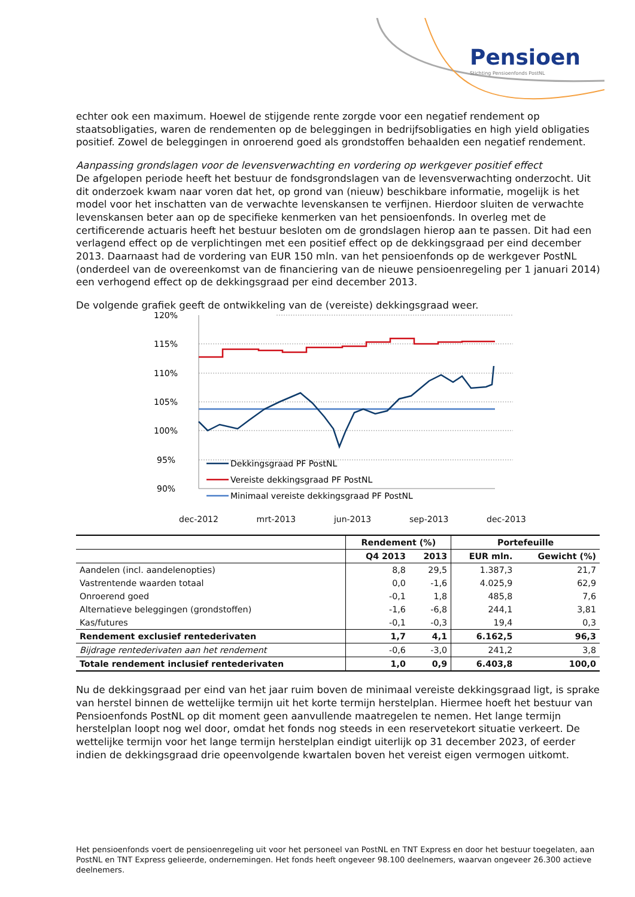Pensioen
Stichting Pensioenfonds PostNL
echter ook een maximum. Hoewel de stijgende rente zorgde voor een negatief rendement op staatsobligaties, waren de rendementen op de beleggingen in bedrijfsobligaties en high yield obligaties positief. Zowel de beleggingen in onroerend goed als grondstoffen behaalden een negatief rendement.
Aanpassing grondslagen voor de levensverwachting en vordering op werkgever positief effect
De afgelopen periode heeft het bestuur de fondsgrondslagen van de levensverwachting onderzocht. Uit dit onderzoek kwam naar voren dat het, op grond van (nieuw) beschikbare informatie, mogelijk is het model voor het inschatten van de verwachte levenskansen te verfijnen. Hierdoor sluiten de verwachte levenskansen beter aan op de specifieke kenmerken van het pensioenfonds. In overleg met de certificerende actuaris heeft het bestuur besloten om de grondslagen hierop aan te passen. Dit had een verlagend effect op de verplichtingen met een positief effect op de dekkingsgraad per eind december 2013. Daarnaast had de vordering van EUR 150 mln. van het pensioenfonds op de werkgever PostNL (onderdeel van de overeenkomst van de financiering van de nieuwe pensioenregeling per 1 januari 2014) een verhogend effect op de dekkingsgraad per eind december 2013.
De volgende grafiek geeft de ontwikkeling van de (vereiste) dekkingsgraad weer.
120%
115%
110%
105%
100%
95%
90%
Dekkingsgraad PF PostNL
Vereiste dekkingsgraad PF PostNL
Minimaal vereiste dekkingsgraad PF PostNL
dec-2012 mrt-2013 jun-2013 sep-2013 dec-2013
| | Rendement (%) | | Portefeuille | |
| --- | --- | --- | --- | --- |
| | Q4 2013 | 2013 | EUR mln. | Gewicht (%) |
| Aandelen (incl. aandelenopties) | 8,8 | 29,5 | 1.387,3 | 21,7 |
| Vastrentende waarden totaal | 0,0 | -1,6 | 4.025,9 | 62,9 |
| Onroerend goed | -0,1 | 1,8 | 485,8 | 7,6 |
| Alternatieve beleggingen (grondstoffen) | -1,6 | -6,8 | 244,1 | 3,81 |
| Kas/futures | -0,1 | -0,3 | 19,4 | 0,3 |
| Rendement exclusief rentederivaten | 1,7 | 4,1 | 6.162,5 | 96,3 |
| Bijdrage rentederivaten aan het rendement | -0,6 | -3,0 | 241,2 | 3,8 |
| Totale rendement inclusief rentederivaten | 1,0 | 0,9 | 6.403,8 | 100,0 |
Nu de dekkingsgraad per eind van het jaar ruim boven de minimaal vereiste dekkingsgraad ligt, is sprake van herstel binnen de wettelijke termijn uit het korte termijn herstelplan. Hiermee hoeft het bestuur van Pensioenfonds PostNL op dit moment geen aanvullende maatregelen te nemen. Het lange termijn herstelplan loopt nog wel door, omdat het fonds nog steeds in een reservetekort situatie verkeert. De wettelijke termijn voor het lange termijn herstelplan eindigt uiterlijk op 31 december 2023, of eerder indien de dekkingsgraad drie opeenvolgende kwartalen boven het vereist eigen vermogen uitkomt.
Het pensioenfonds voert de pensioenregeling uit voor het personeel van PostNL en TNT Express en door het bestuur toegelaten, aan PostNL en TNT Express gelieerde, ondernemingen. Het fonds heeft ongeveer 98.100 deelnemers, waarvan ongeveer 26.300 actieve deelnemers.